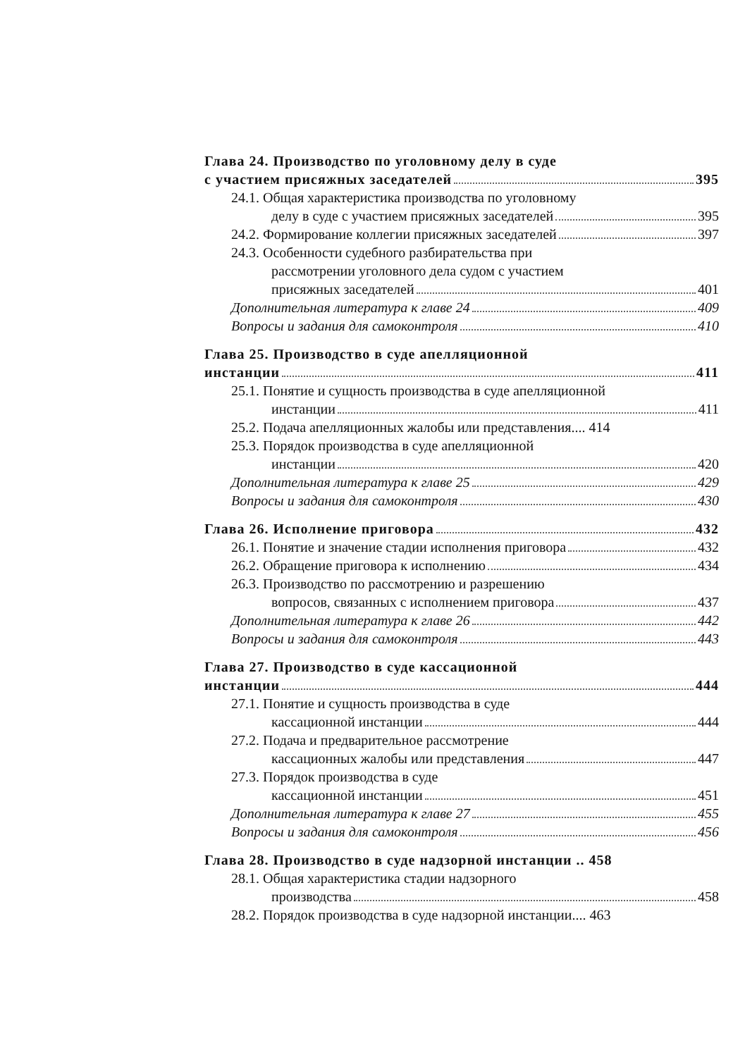Глава 24. Производство по уголовному делу в суде
с участием присяжных заседателей 395
24.1. Общая характеристика производства по уголовному
делу в суде с участием присяжных заседателей 395
24.2. Формирование коллегии присяжных заседателей 397
24.3. Особенности судебного разбирательства при
рассмотрении уголовного дела судом с участием
присяжных заседателей 401
Дополнительная литература к главе 24 409
Вопросы и задания для самоконтроля 410
Глава 25. Производство в суде апелляционной
инстанции 411
25.1. Понятие и сущность производства в суде апелляционной
инстанции 411
25.2. Подача апелляционных жалобы или представления.... 414
25.3. Порядок производства в суде апелляционной
инстанции 420
Дополнительная литература к главе 25 429
Вопросы и задания для самоконтроля 430
Глава 26. Исполнение приговора 432
26.1. Понятие и значение стадии исполнения приговора 432
26.2. Обращение приговора к исполнению 434
26.3. Производство по рассмотрению и разрешению
вопросов, связанных с исполнением приговора 437
Дополнительная литература к главе 26 442
Вопросы и задания для самоконтроля 443
Глава 27. Производство в суде кассационной
инстанции 444
27.1. Понятие и сущность производства в суде
кассационной инстанции 444
27.2. Подача и предварительное рассмотрение
кассационных жалобы или представления 447
27.3. Порядок производства в суде
кассационной инстанции 451
Дополнительная литература к главе 27 455
Вопросы и задания для самоконтроля 456
Глава 28. Производство в суде надзорной инстанции .. 458
28.1. Общая характеристика стадии надзорного
производства 458
28.2. Порядок производства в суде надзорной инстанции.... 463